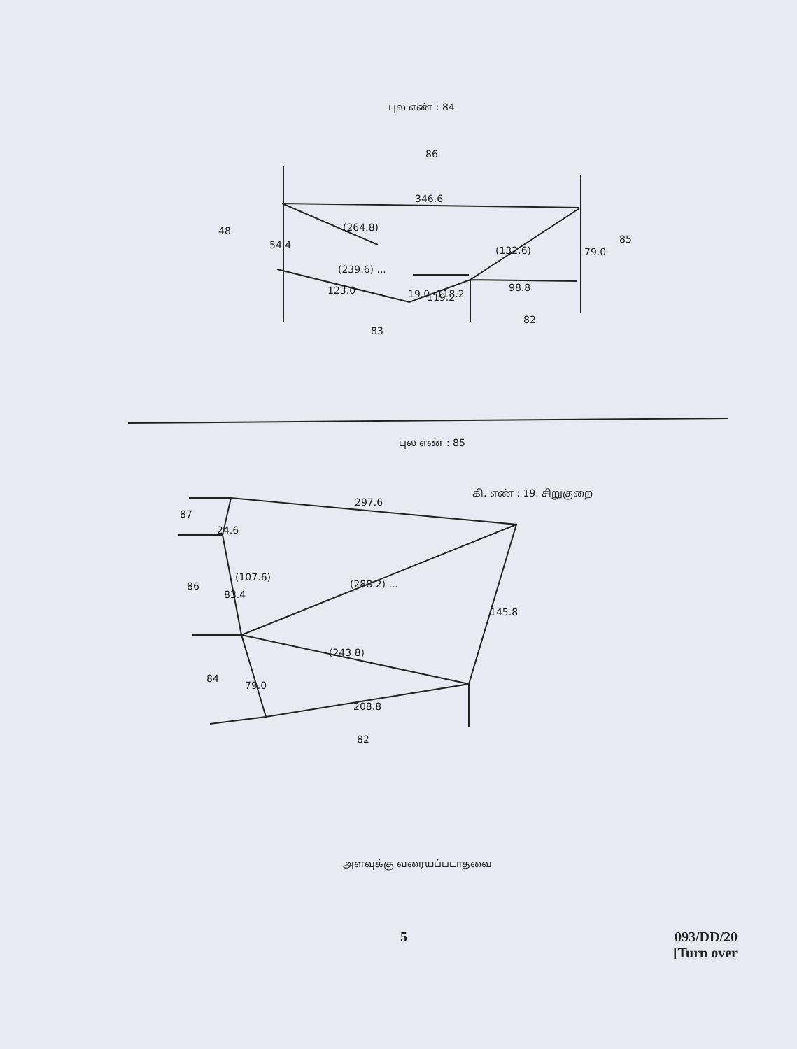புல எண் : 84
86
48
85
346.6
(264.8)
(239.6) ...
123.0
119.2
98.8
(132.6)
83
82
54.4
79.0
19.0 -118.2
புல எண் : 85
கி. எண் : 19. சிறுகுறை
297.6
87
24.6
86
83.4
(107.6)
(288.2) ...
145.8
(243.8)
84
79.0
208.8
82
அளவுக்கு வரையப்படாதவை
5
093/DD/20
[Turn over